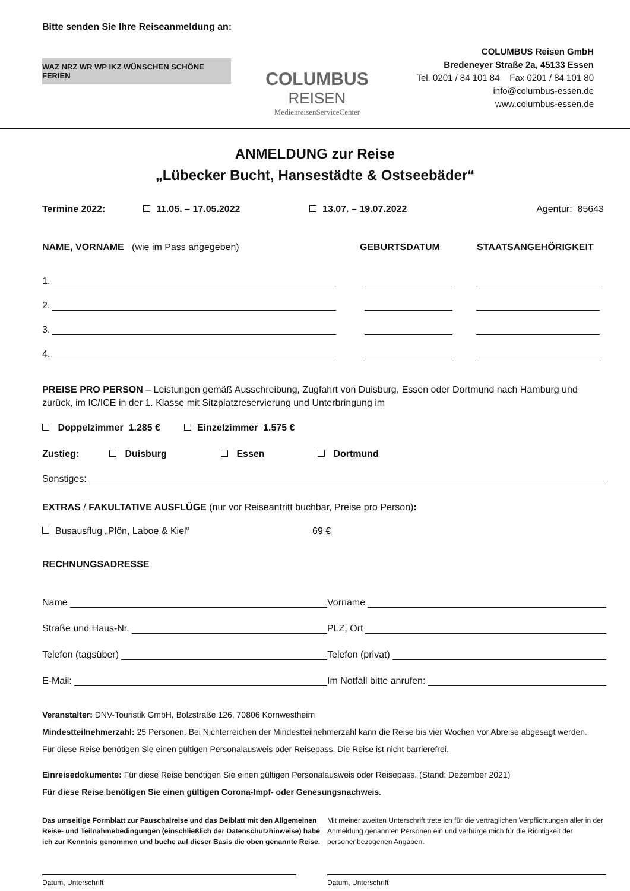Bitte senden Sie Ihre Reiseanmeldung an:
WAZ NRZ WR WP IKZ WÜNSCHEN SCHÖNE FERIEN
COLUMBUS
REISEN
MedienreisenServiceCenter
COLUMBUS Reisen GmbH
Bredeneyer Straße 2a, 45133 Essen
Tel. 0201 / 84 101 84 Fax 0201 / 84 101 80
info@columbus-essen.de
www.columbus-essen.de
ANMELDUNG zur Reise
„Lübecker Bucht, Hansestädte & Ostseebäder“
Termine 2022: 11.05. – 17.05.2022 13.07. – 19.07.2022 Agentur: 85643
NAME, VORNAME (wie im Pass angegeben) GEBURTSDATUM STAATSANGEHÖRIGKEIT
1.
2.
3.
4.
PREISE PRO PERSON – Leistungen gemäß Ausschreibung, Zugfahrt von Duisburg, Essen oder Dortmund nach Hamburg und zurück, im IC/ICE in der 1. Klasse mit Sitzplatzreservierung und Unterbringung im
Doppelzimmer 1.285 € Einzelzimmer 1.575 €
Zustieg: Duisburg Essen Dortmund
Sonstiges:
EXTRAS / FAKULTATIVE AUSFLÜGE (nur vor Reiseantritt buchbar, Preise pro Person):
Busausflug „Plön, Laboe & Kiel“69 €
RECHNUNGSADRESSE
Name
Vorname
Straße und Haus-Nr.
PLZ, Ort
Telefon (tagsüber)
Telefon (privat)
E-Mail:
Im Notfall bitte anrufen:
Veranstalter: DNV-Touristik GmbH, Bolzstraße 126, 70806 Kornwestheim
Mindestteilnehmerzahl: 25 Personen. Bei Nichterreichen der Mindestteilnehmerzahl kann die Reise bis vier Wochen vor Abreise abgesagt werden.
Für diese Reise benötigen Sie einen gültigen Personalausweis oder Reisepass. Die Reise ist nicht barrierefrei.
Einreisedokumente: Für diese Reise benötigen Sie einen gültigen Personalausweis oder Reisepass. (Stand: Dezember 2021)
Für diese Reise benötigen Sie einen gültigen Corona-Impf- oder Genesungsnachweis.
Das umseitige Formblatt zur Pauschalreise und das Beiblatt mit den Allgemeinen Reise- und Teilnahmebedingungen (einschließlich der Datenschutzhinweise) habe ich zur Kenntnis genommen und buche auf dieser Basis die oben genannte Reise.
Mit meiner zweiten Unterschrift trete ich für die vertraglichen Verpflichtungen aller in der Anmeldung genannten Personen ein und verbürge mich für die Richtigkeit der personenbezogenen Angaben.
Datum, Unterschrift Datum, Unterschrift